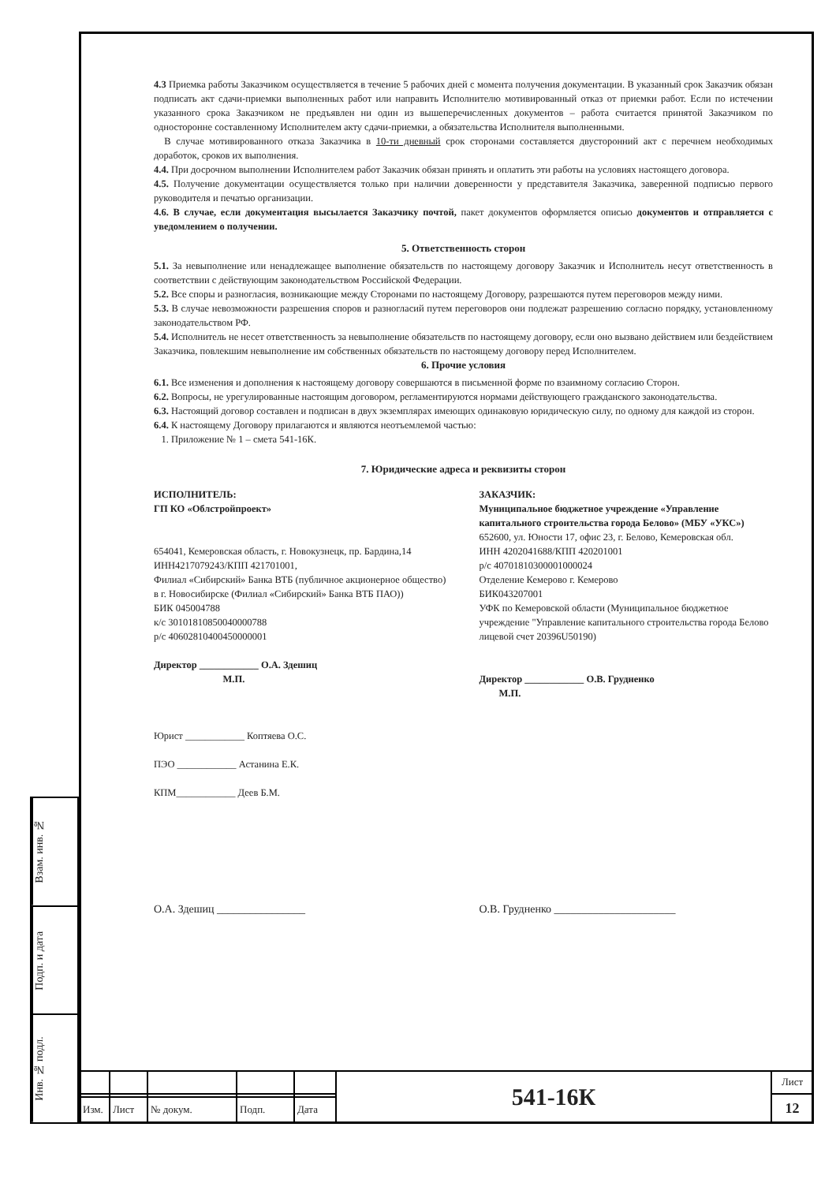Взам. инв. №
Подп. и дата
Инв. № подл.
4.3 Приемка работы Заказчиком осуществляется в течение 5 рабочих дней с момента получения документации. В указанный срок Заказчик обязан подписать акт сдачи-приемки выполненных работ или направить Исполнителю мотивированный отказ от приемки работ. Если по истечении указанного срока Заказчиком не предъявлен ни один из вышеперечисленных документов – работа считается принятой Заказчиком по односторонне составленному Исполнителем акту сдачи-приемки, а обязательства Исполнителя выполненными.
В случае мотивированного отказа Заказчика в 10-ти дневный срок сторонами составляется двусторонний акт с перечнем необходимых доработок, сроков их выполнения.
4.4. При досрочном выполнении Исполнителем работ Заказчик обязан принять и оплатить эти работы на условиях настоящего договора.
4.5. Получение документации осуществляется только при наличии доверенности у представителя Заказчика, заверенной подписью первого руководителя и печатью организации.
4.6. В случае, если документация высылается Заказчику почтой, пакет документов оформляется описью документов и отправляется с уведомлением о получении.
5. Ответственность сторон
5.1. За невыполнение или ненадлежащее выполнение обязательств по настоящему договору Заказчик и Исполнитель несут ответственность в соответствии с действующим законодательством Российской Федерации.
5.2. Все споры и разногласия, возникающие между Сторонами по настоящему Договору, разрешаются путем переговоров между ними.
5.3. В случае невозможности разрешения споров и разногласий путем переговоров они подлежат разрешению согласно порядку, установленному законодательством РФ.
5.4. Исполнитель не несет ответственность за невыполнение обязательств по настоящему договору, если оно вызвано действием или бездействием Заказчика, повлекшим невыполнение им собственных обязательств по настоящему договору перед Исполнителем.
6. Прочие условия
6.1. Все изменения и дополнения к настоящему договору совершаются в письменной форме по взаимному согласию Сторон.
6.2. Вопросы, не урегулированные настоящим договором, регламентируются нормами действующего гражданского законодательства.
6.3. Настоящий договор составлен и подписан в двух экземплярах имеющих одинаковую юридическую силу, по одному для каждой из сторон.
6.4. К настоящему Договору прилагаются и являются неотъемлемой частью:
1. Приложение № 1 – смета 541-16К.
7. Юридические адреса и реквизиты сторон
ИСПОЛНИТЕЛЬ:
ГП КО «Облстройпроект»
654041, Кемеровская область, г. Новокузнецк, пр. Бардина,14
ИНН4217079243/КПП 421701001,
Филиал «Сибирский» Банка ВТБ (публичное акционерное общество) в г. Новосибирске (Филиал «Сибирский» Банка ВТБ ПАО))
БИК 045004788
к/с 30101810850040000788
р/с 40602810400450000001
Директор ____________ О.А. Здешиц
М.П.
Юрист ____________ Коптяева О.С.
ПЭО ____________ Астанина Е.К.
КПМ____________ Деев Б.М.
ЗАКАЗЧИК:
Муниципальное бюджетное учреждение «Управление капитального строительства города Белово» (МБУ «УКС»)
652600, ул. Юности 17, офис 23, г. Белово, Кемеровская обл.
ИНН 4202041688/КПП 420201001
р/с 40701810300001000024
Отделение Кемерово г. Кемерово
БИК043207001
УФК по Кемеровской области (Муниципальное бюджетное учреждение "Управление капитального строительства города Белово лицевой счет 20396U50190)
Директор ____________ О.В. Грудненко
М.П.
О.А. Здешиц ________________ О.В. Грудненко ______________________
| | | | | | 541-16К | Лист |
| | | | | | | 12 |
| Изм. | Лист | № докум. | Подп. | Дата | | |